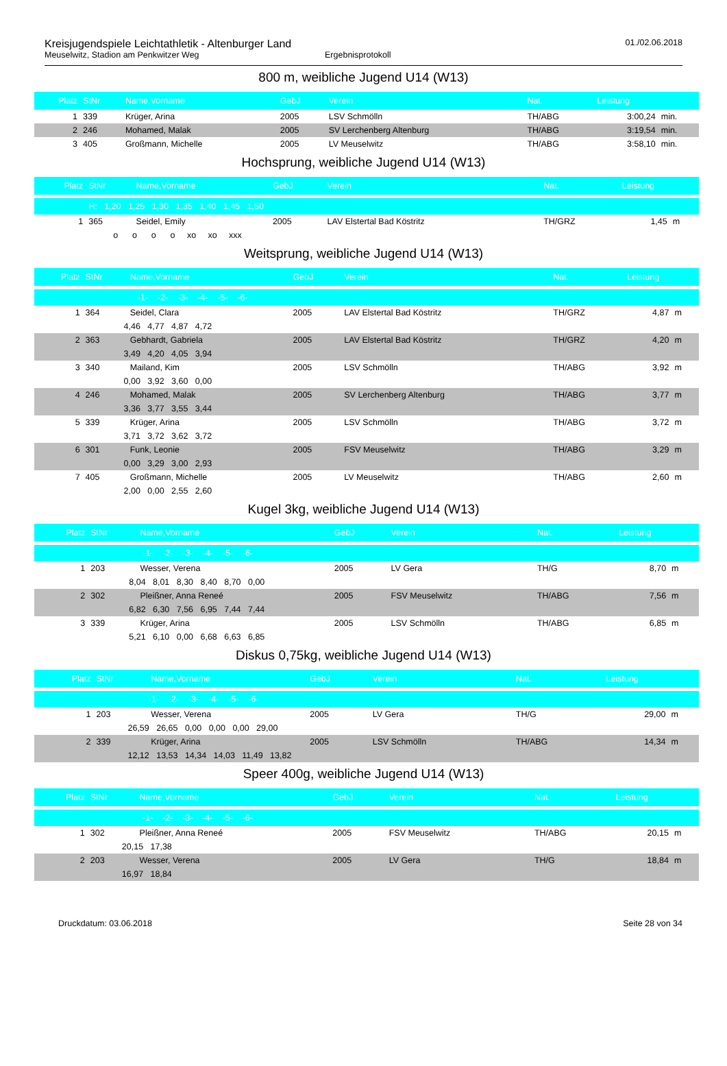Kreisjugendspiele Leichtathletik - Altenburger Land
Meuselwitz, Stadion am Penkwitzer Weg Ergebnisprotokoll
01./02.06.2018
800 m, weibliche Jugend U14 (W13)
| Platz | StNr | Name,Vorname | GebJ | Verein | Nat. | Leistung | |
| --- | --- | --- | --- | --- | --- | --- | --- |
| 1 | 339 | Krüger, Arina | 2005 | LSV Schmölln | TH/ABG | 3:00,24 | min. |
| 2 | 246 | Mohamed, Malak | 2005 | SV Lerchenberg Altenburg | TH/ABG | 3:19,54 | min. |
| 3 | 405 | Großmann, Michelle | 2005 | LV Meuselwitz | TH/ABG | 3:58,10 | min. |
Hochsprung, weibliche Jugend U14 (W13)
| Platz | StNr | Name,Vorname | GebJ | Verein | Nat. | Leistung | |
| --- | --- | --- | --- | --- | --- | --- | --- |
| | H: 1,20 1,25 1,30 1,35 1,40 1,45 1,50 | | | | | | |
| 1 | 365 | Seidel, Emily | 2005 | LAV Elstertal Bad Köstritz | TH/GRZ | 1,45 | m |
| | o o o o xo xo xxx | | | | | | |
Weitsprung, weibliche Jugend U14 (W13)
| Platz | StNr | Name,Vorname | GebJ | Verein | Nat. | Leistung | |
| --- | --- | --- | --- | --- | --- | --- | --- |
| | -1- -2- -3- -4- -5- -6- | | | | | | |
| 1 | 364 | Seidel, Clara | 2005 | LAV Elstertal Bad Köstritz | TH/GRZ | 4,87 | m |
| | 4,46 4,77 4,87 4,72 | | | | | | |
| 2 | 363 | Gebhardt, Gabriela | 2005 | LAV Elstertal Bad Köstritz | TH/GRZ | 4,20 | m |
| | 3,49 4,20 4,05 3,94 | | | | | | |
| 3 | 340 | Mailand, Kim | 2005 | LSV Schmölln | TH/ABG | 3,92 | m |
| | 0,00 3,92 3,60 0,00 | | | | | | |
| 4 | 246 | Mohamed, Malak | 2005 | SV Lerchenberg Altenburg | TH/ABG | 3,77 | m |
| | 3,36 3,77 3,55 3,44 | | | | | | |
| 5 | 339 | Krüger, Arina | 2005 | LSV Schmölln | TH/ABG | 3,72 | m |
| | 3,71 3,72 3,62 3,72 | | | | | | |
| 6 | 301 | Funk, Leonie | 2005 | FSV Meuselwitz | TH/ABG | 3,29 | m |
| | 0,00 3,29 3,00 2,93 | | | | | | |
| 7 | 405 | Großmann, Michelle | 2005 | LV Meuselwitz | TH/ABG | 2,60 | m |
| | 2,00 0,00 2,55 2,60 | | | | | | |
Kugel 3kg, weibliche Jugend U14 (W13)
| Platz | StNr | Name,Vorname | GebJ | Verein | Nat. | Leistung | |
| --- | --- | --- | --- | --- | --- | --- | --- |
| | -1- -2- -3- -4- -5- -6- | | | | | | |
| 1 | 203 | Wesser, Verena | 2005 | LV Gera | TH/G | 8,70 | m |
| | 8,04 8,01 8,30 8,40 8,70 0,00 | | | | | | |
| 2 | 302 | Pleißner, Anna Reneé | 2005 | FSV Meuselwitz | TH/ABG | 7,56 | m |
| | 6,82 6,30 7,56 6,95 7,44 7,44 | | | | | | |
| 3 | 339 | Krüger, Arina | 2005 | LSV Schmölln | TH/ABG | 6,85 | m |
| | 5,21 6,10 0,00 6,68 6,63 6,85 | | | | | | |
Diskus 0,75kg, weibliche Jugend U14 (W13)
| Platz | StNr | Name,Vorname | GebJ | Verein | Nat. | Leistung | |
| --- | --- | --- | --- | --- | --- | --- | --- |
| | -1- -2- -3- -4- -5- -6- | | | | | | |
| 1 | 203 | Wesser, Verena | 2005 | LV Gera | TH/G | 29,00 | m |
| | 26,59 26,65 0,00 0,00 0,00 29,00 | | | | | | |
| 2 | 339 | Krüger, Arina | 2005 | LSV Schmölln | TH/ABG | 14,34 | m |
| | 12,12 13,53 14,34 14,03 11,49 13,82 | | | | | | |
Speer 400g, weibliche Jugend U14 (W13)
| Platz | StNr | Name,Vorname | GebJ | Verein | Nat. | Leistung | |
| --- | --- | --- | --- | --- | --- | --- | --- |
| | -1- -2- -3- -4- -5- -6- | | | | | | |
| 1 | 302 | Pleißner, Anna Reneé | 2005 | FSV Meuselwitz | TH/ABG | 20,15 | m |
| | 20,15 17,38 | | | | | | |
| 2 | 203 | Wesser, Verena | 2005 | LV Gera | TH/G | 18,84 | m |
| | 16,97 18,84 | | | | | | |
Druckdatum: 03.06.2018 Seite 28 von 34